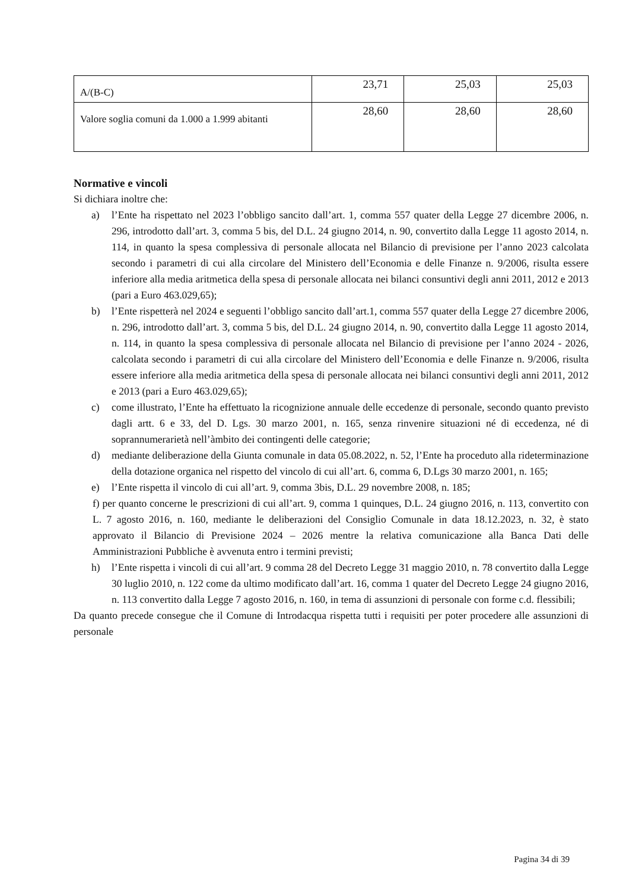| A/(B-C) | 23,71 | 25,03 | 25,03 |
| Valore soglia comuni da 1.000 a 1.999 abitanti | 28,60 | 28,60 | 28,60 |
Normative e vincoli
Si dichiara inoltre che:
a) l’Ente ha rispettato nel 2023 l’obbligo sancito dall’art. 1, comma 557 quater della Legge 27 dicembre 2006, n. 296, introdotto dall’art. 3, comma 5 bis, del D.L. 24 giugno 2014, n. 90, convertito dalla Legge 11 agosto 2014, n. 114, in quanto la spesa complessiva di personale allocata nel Bilancio di previsione per l’anno 2023 calcolata secondo i parametri di cui alla circolare del Ministero dell’Economia e delle Finanze n. 9/2006, risulta essere inferiore alla media aritmetica della spesa di personale allocata nei bilanci consuntivi degli anni 2011, 2012 e 2013 (pari a Euro 463.029,65);
b) l’Ente rispetterà nel 2024 e seguenti l’obbligo sancito dall’art.1, comma 557 quater della Legge 27 dicembre 2006, n. 296, introdotto dall’art. 3, comma 5 bis, del D.L. 24 giugno 2014, n. 90, convertito dalla Legge 11 agosto 2014, n. 114, in quanto la spesa complessiva di personale allocata nel Bilancio di previsione per l’anno 2024 - 2026, calcolata secondo i parametri di cui alla circolare del Ministero dell’Economia e delle Finanze n. 9/2006, risulta essere inferiore alla media aritmetica della spesa di personale allocata nei bilanci consuntivi degli anni 2011, 2012 e 2013 (pari a Euro 463.029,65);
c) come illustrato, l’Ente ha effettuato la ricognizione annuale delle eccedenze di personale, secondo quanto previsto dagli artt. 6 e 33, del D. Lgs. 30 marzo 2001, n. 165, senza rinvenire situazioni né di eccedenza, né di soprannumerarietà nell’àmbito dei contingenti delle categorie;
d) mediante deliberazione della Giunta comunale in data 05.08.2022, n. 52, l’Ente ha proceduto alla rideterminazione della dotazione organica nel rispetto del vincolo di cui all’art. 6, comma 6, D.Lgs 30 marzo 2001, n. 165;
e) l’Ente rispetta il vincolo di cui all’art. 9, comma 3bis, D.L. 29 novembre 2008, n. 185;
f) per quanto concerne le prescrizioni di cui all’art. 9, comma 1 quinques, D.L. 24 giugno 2016, n. 113, convertito con L. 7 agosto 2016, n. 160, mediante le deliberazioni del Consiglio Comunale in data 18.12.2023, n. 32, è stato approvato il Bilancio di Previsione 2024 – 2026 mentre la relativa comunicazione alla Banca Dati delle Amministrazioni Pubbliche è avvenuta entro i termini previsti;
h) l’Ente rispetta i vincoli di cui all’art. 9 comma 28 del Decreto Legge 31 maggio 2010, n. 78 convertito dalla Legge 30 luglio 2010, n. 122 come da ultimo modificato dall’art. 16, comma 1 quater del Decreto Legge 24 giugno 2016, n. 113 convertito dalla Legge 7 agosto 2016, n. 160, in tema di assunzioni di personale con forme c.d. flessibili;
Da quanto precede consegue che il Comune di Introdacqua rispetta tutti i requisiti per poter procedere alle assunzioni di personale
Pagina 34 di 39